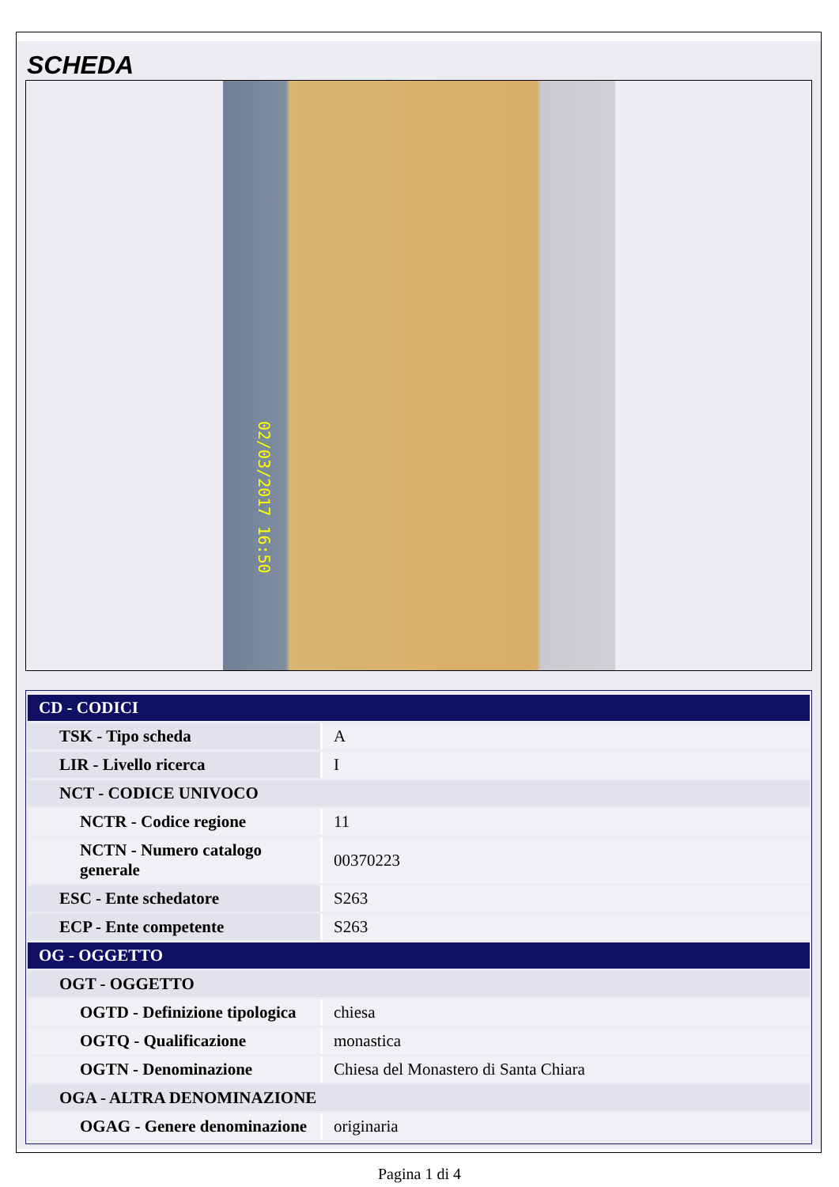SCHEDA
02/03/2017 16:50
| CD - CODICI | |
| TSK - Tipo scheda | A |
| LIR - Livello ricerca | I |
| NCT - CODICE UNIVOCO | |
| NCTR - Codice regione | 11 |
| NCTN - Numero catalogo generale | 00370223 |
| ESC - Ente schedatore | S263 |
| ECP - Ente competente | S263 |
| OG - OGGETTO | |
| OGT - OGGETTO | |
| OGTD - Definizione tipologica | chiesa |
| OGTQ - Qualificazione | monastica |
| OGTN - Denominazione | Chiesa del Monastero di Santa Chiara |
| OGA - ALTRA DENOMINAZIONE | |
| OGAG - Genere denominazione | originaria |
Pagina 1 di 4